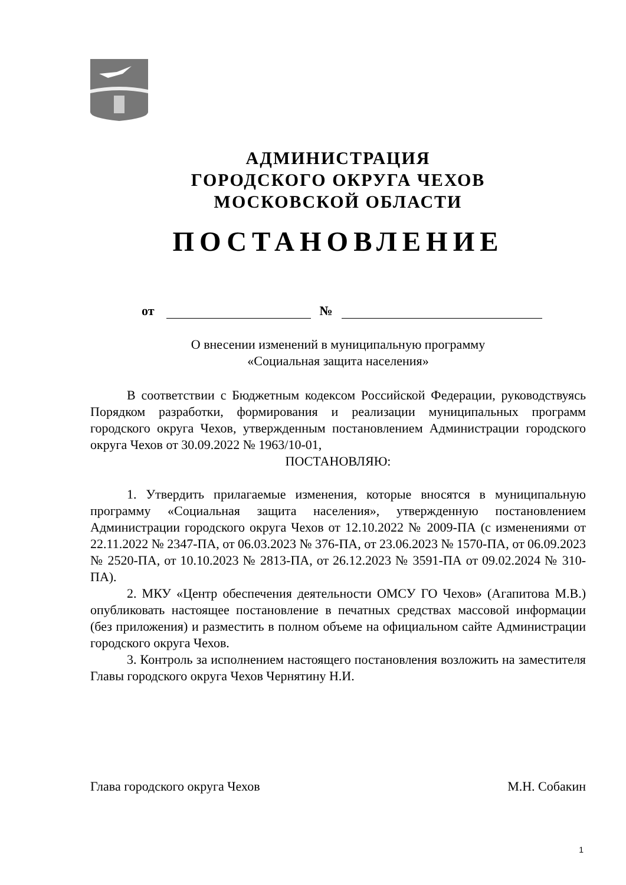АДМИНИСТРАЦИЯ
ГОРОДСКОГО ОКРУГА ЧЕХОВ
МОСКОВСКОЙ ОБЛАСТИ
ПОСТАНОВЛЕНИЕ
от №
О внесении изменений в муниципальную программу
«Социальная защита населения»
В соответствии с Бюджетным кодексом Российской Федерации, руководствуясь Порядком разработки, формирования и реализации муниципальных программ городского округа Чехов, утвержденным постановлением Администрации городского округа Чехов от 30.09.2022 № 1963/10-01,
ПОСТАНОВЛЯЮ:
1. Утвердить прилагаемые изменения, которые вносятся в муниципальную программу «Социальная защита населения», утвержденную постановлением Администрации городского округа Чехов от 12.10.2022 № 2009-ПА (с изменениями от 22.11.2022 № 2347-ПА, от 06.03.2023 № 376-ПА, от 23.06.2023 № 1570-ПА, от 06.09.2023 № 2520-ПА, от 10.10.2023 № 2813-ПА, от 26.12.2023 № 3591-ПА от 09.02.2024 № 310-ПА).
2. МКУ «Центр обеспечения деятельности ОМСУ ГО Чехов» (Агапитова М.В.) опубликовать настоящее постановление в печатных средствах массовой информации (без приложения) и разместить в полном объеме на официальном сайте Администрации городского округа Чехов.
3. Контроль за исполнением настоящего постановления возложить на заместителя Главы городского округа Чехов Чернятину Н.И.
Глава городского округа Чехов М.Н. Собакин
1